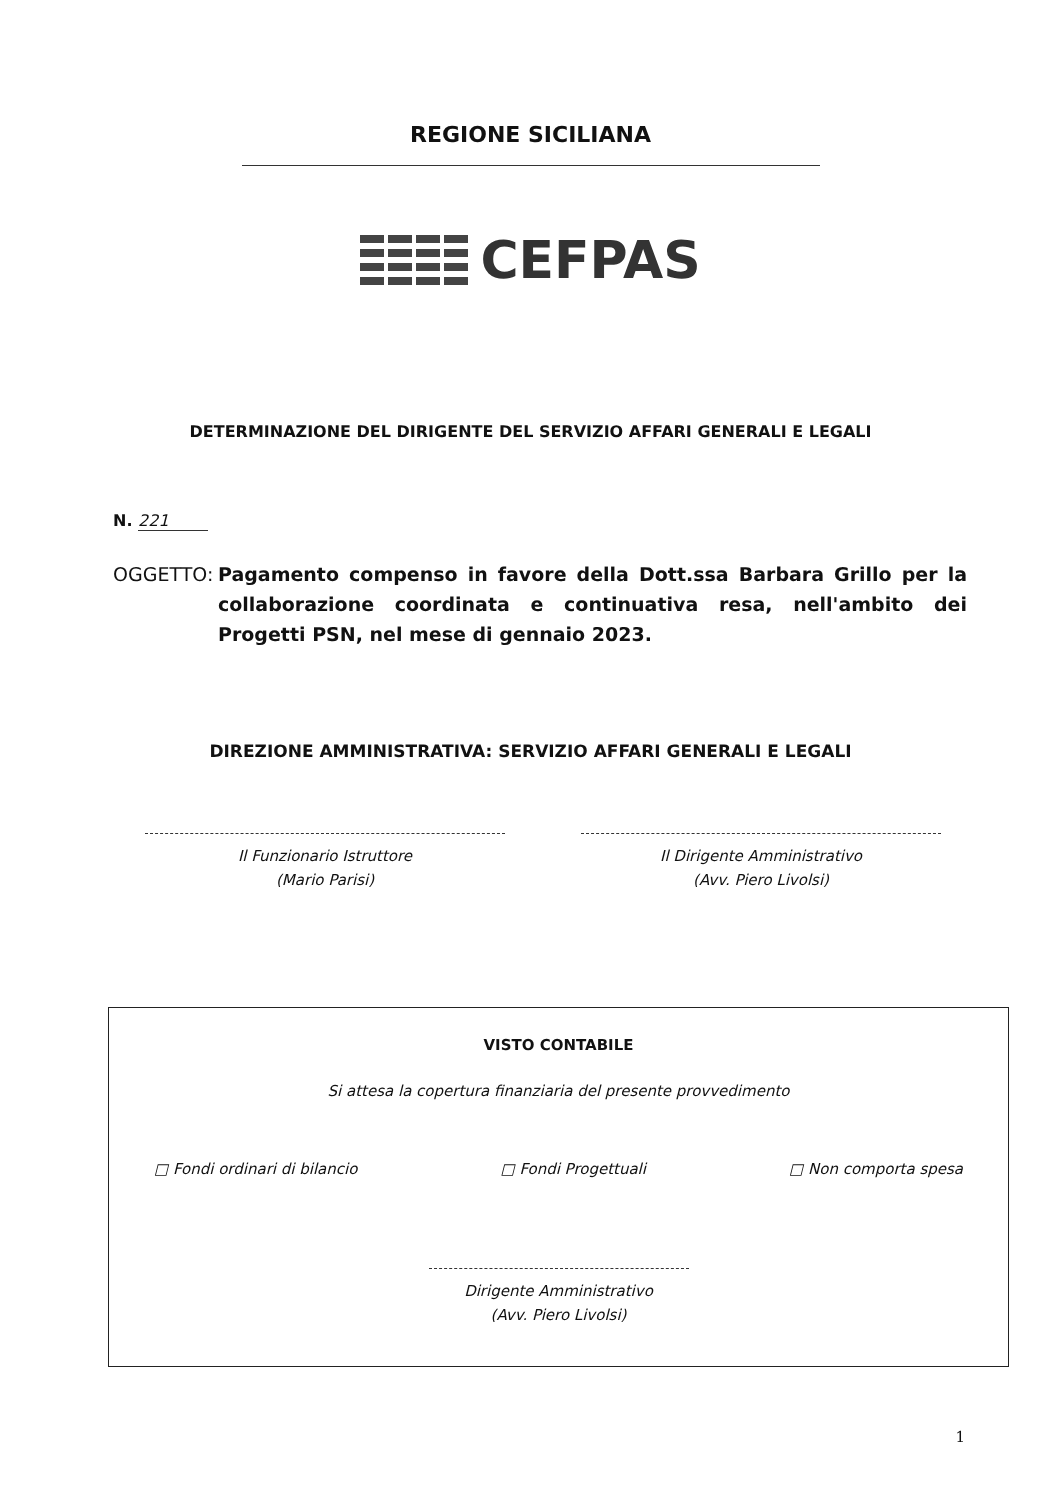REGIONE SICILIANA
CEFPAS
DETERMINAZIONE DEL DIRIGENTE DEL SERVIZIO AFFARI GENERALI E LEGALI
N. 221
OGGETTO: Pagamento compenso in favore della Dott.ssa Barbara Grillo per la collaborazione coordinata e continuativa resa, nell'ambito dei Progetti PSN, nel mese di gennaio 2023.
DIREZIONE AMMINISTRATIVA: SERVIZIO AFFARI GENERALI E LEGALI
Il Funzionario Istruttore
(Mario Parisi)
Il Dirigente Amministrativo
(Avv. Piero Livolsi)
VISTO CONTABILE
Si attesa la copertura finanziaria del presente provvedimento
□ Fondi ordinari di bilancio □ Fondi Progettuali □ Non comporta spesa
Dirigente Amministrativo
(Avv. Piero Livolsi)
1